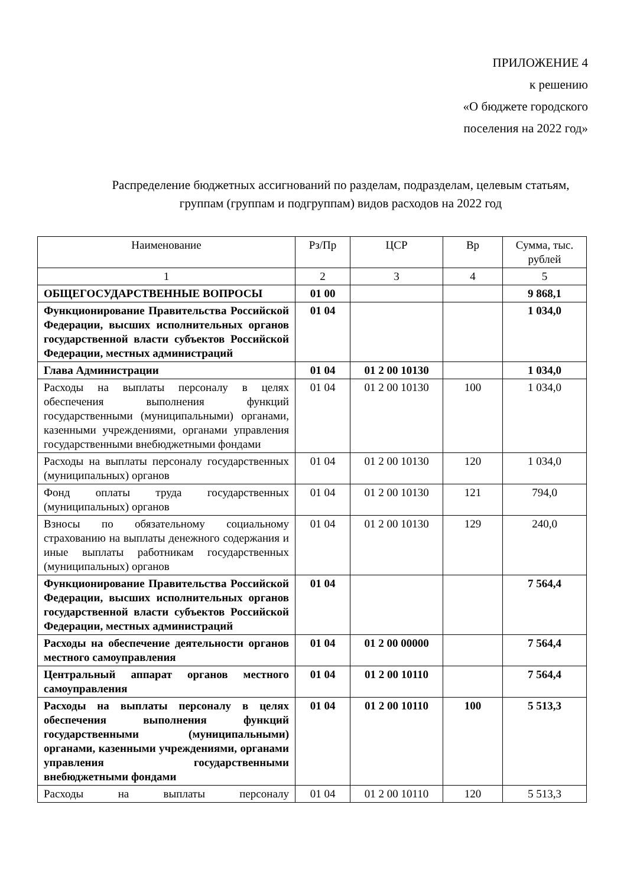ПРИЛОЖЕНИЕ 4
к решению
«О бюджете городского
поселения на 2022 год»
Распределение бюджетных ассигнований по разделам, подразделам, целевым статьям, группам (группам и подгруппам) видов расходов на 2022 год
| Наименование | Рз/Пр | ЦСР | Вр | Сумма, тыс. рублей |
| 1 | 2 | 3 | 4 | 5 |
| ОБЩЕГОСУДАРСТВЕННЫЕ ВОПРОСЫ | 01 00 | | | 9 868,1 |
| Функционирование Правительства Российской Федерации, высших исполнительных органов государственной власти субъектов Российской Федерации, местных администраций | 01 04 | | | 1 034,0 |
| Глава Администрации | 01 04 | 01 2 00 10130 | | 1 034,0 |
| Расходы на выплаты персоналу в целях обеспечения выполнения функций государственными (муниципальными) органами, казенными учреждениями, органами управления государственными внебюджетными фондами | 01 04 | 01 2 00 10130 | 100 | 1 034,0 |
| Расходы на выплаты персоналу государственных (муниципальных) органов | 01 04 | 01 2 00 10130 | 120 | 1 034,0 |
| Фонд оплаты труда государственных (муниципальных) органов | 01 04 | 01 2 00 10130 | 121 | 794,0 |
| Взносы по обязательному социальному страхованию на выплаты денежного содержания и иные выплаты работникам государственных (муниципальных) органов | 01 04 | 01 2 00 10130 | 129 | 240,0 |
| Функционирование Правительства Российской Федерации, высших исполнительных органов государственной власти субъектов Российской Федерации, местных администраций | 01 04 | | | 7 564,4 |
| Расходы на обеспечение деятельности органов местного самоуправления | 01 04 | 01 2 00 00000 | | 7 564,4 |
| Центральный аппарат органов местного самоуправления | 01 04 | 01 2 00 10110 | | 7 564,4 |
| Расходы на выплаты персоналу в целях обеспечения выполнения функций государственными (муниципальными) органами, казенными учреждениями, органами управления государственными внебюджетными фондами | 01 04 | 01 2 00 10110 | 100 | 5 513,3 |
| Расходы на выплаты персоналу | 01 04 | 01 2 00 10110 | 120 | 5 513,3 |